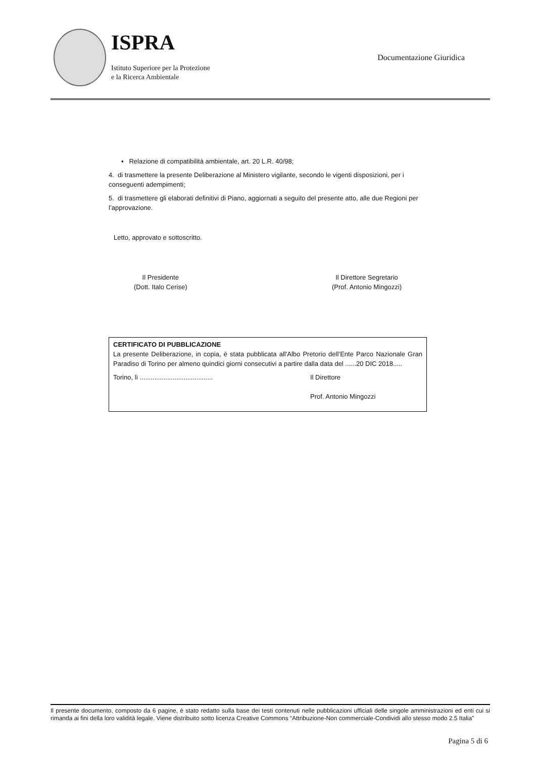ISPRA
Istituto Superiore per la Protezione
e la Ricerca Ambientale
Documentazione Giuridica
▪ Relazione di compatibilità ambientale, art. 20 L.R. 40/98;
4. di trasmettere la presente Deliberazione al Ministero vigilante, secondo le vigenti disposizioni, per i conseguenti adempimenti;
5. di trasmettere gli elaborati definitivi di Piano, aggiornati a seguito del presente atto, alle due Regioni per l’approvazione.
Letto, approvato e sottoscritto.
Il Presidente
(Dott. Italo Cerise)
Il Direttore Segretario
(Prof. Antonio Mingozzi)
CERTIFICATO DI PUBBLICAZIONE
La presente Deliberazione, in copia, è stata pubblicata all'Albo Pretorio dell’Ente Parco Nazionale Gran Paradiso di Torino per almeno quindici giorni consecutivi a partire dalla data del ......20 DIC 2018.....
Torino, lì ........................................ Il Direttore
Prof. Antonio Mingozzi
Il presente documento, composto da 6 pagine, è stato redatto sulla base dei testi contenuti nelle pubblicazioni ufficiali delle singole amministrazioni ed enti cui si rimanda ai fini della loro validità legale. Viene distribuito sotto licenza Creative Commons “Attribuzione-Non commerciale-Condividi allo stesso modo 2.5 Italia”
Pagina 5 di 6